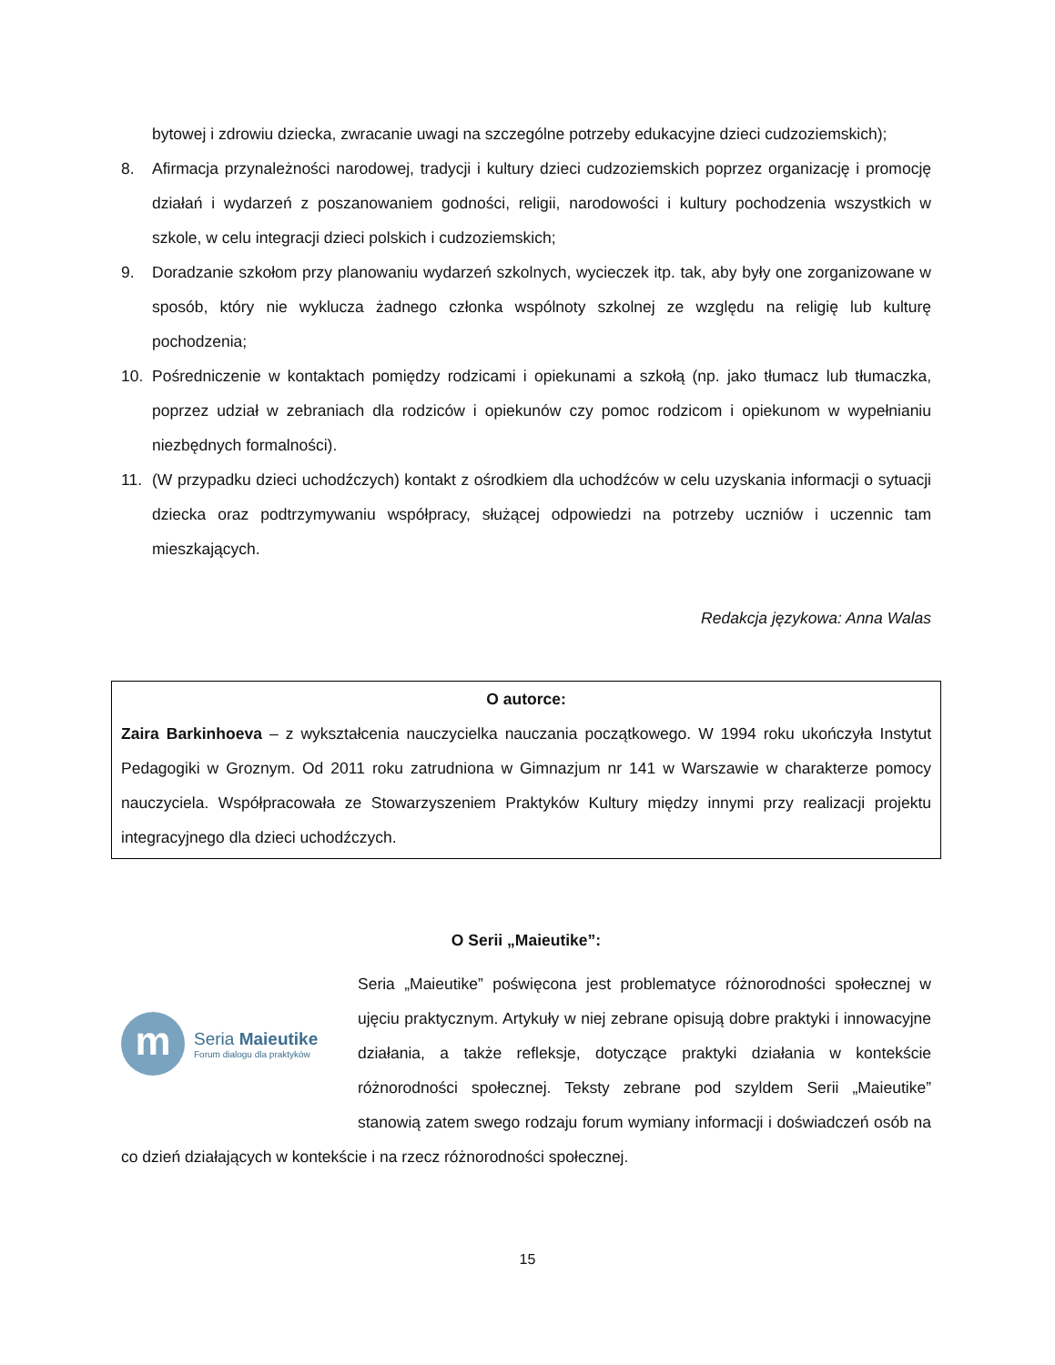bytowej i zdrowiu dziecka, zwracanie uwagi na szczególne potrzeby edukacyjne dzieci cudzoziemskich);
8. Afirmacja przynależności narodowej, tradycji i kultury dzieci cudzoziemskich poprzez organizację i promocję działań i wydarzeń z poszanowaniem godności, religii, narodowości i kultury pochodzenia wszystkich w szkole, w celu integracji dzieci polskich i cudzoziemskich;
9. Doradzanie szkołom przy planowaniu wydarzeń szkolnych, wycieczek itp. tak, aby były one zorganizowane w sposób, który nie wyklucza żadnego członka wspólnoty szkolnej ze względu na religię lub kulturę pochodzenia;
10. Pośredniczenie w kontaktach pomiędzy rodzicami i opiekunami a szkołą (np. jako tłumacz lub tłumaczka, poprzez udział w zebraniach dla rodziców i opiekunów czy pomoc rodzicom i opiekunom w wypełnianiu niezbędnych formalności).
11. (W przypadku dzieci uchodźczych) kontakt z ośrodkiem dla uchodźców w celu uzyskania informacji o sytuacji dziecka oraz podtrzymywaniu współpracy, służącej odpowiedzi na potrzeby uczniów i uczennic tam mieszkających.
Redakcja językowa: Anna Walas
O autorce:
Zaira Barkinhoeva – z wykształcenia nauczycielka nauczania początkowego. W 1994 roku ukończyła Instytut Pedagogiki w Groznym. Od 2011 roku zatrudniona w Gimnazjum nr 141 w Warszawie w charakterze pomocy nauczyciela. Współpracowała ze Stowarzyszeniem Praktyków Kultury między innymi przy realizacji projektu integracyjnego dla dzieci uchodźczych.
O Serii „Maieutike”:
m
Seria Maieutike
Forum dialogu dla praktyków
Seria „Maieutike” poświęcona jest problematyce różnorodności społecznej w ujęciu praktycznym. Artykuły w niej zebrane opisują dobre praktyki i innowacyjne działania, a także refleksje, dotyczące praktyki działania w kontekście różnorodności społecznej. Teksty zebrane pod szyldem Serii „Maieutike” stanowią zatem swego rodzaju forum wymiany informacji i doświadczeń osób na co dzień działających w kontekście i na rzecz różnorodności społecznej.
15